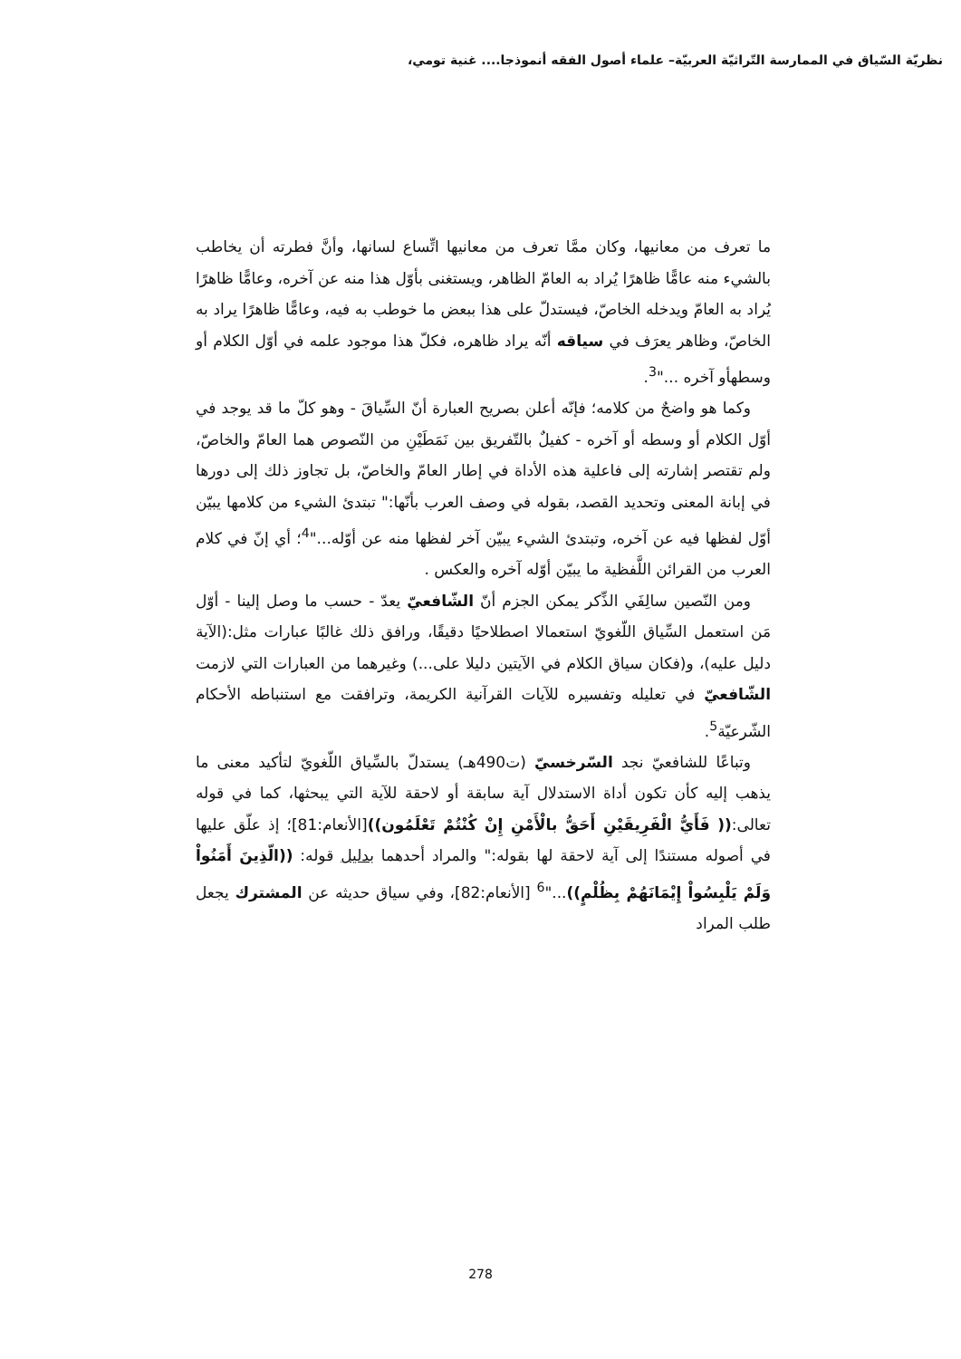نظريّة السّياق في الممارسة التّراثيّة العربيّة– علماء أصول الفقه أنموذجا.... غنية تومي،
ما تعرف من معانيها، وكان ممَّا تعرف من معانيها اتِّساع لسانها، وأنَّ فطرته أن يخاطب بالشيء منه عامًّا ظاهرًا يُراد به العامّ الظاهر، ويستغنى بأوّل هذا منه عن آخره، وعامًّا ظاهرًا يُراد به العامّ ويدخله الخاصّ، فيستدلّ على هذا ببعض ما خوطب به فيه، وعامًّا ظاهرًا يراد به الخاصّ، وظاهر يعرَف في سياقه أنّه يراد ظاهره، فكلّ هذا موجود علمه في أوّل الكلام أو وسطهأو آخره ..."<sup>3</sup>.
وكما هو واضحٌ من كلامه؛ فإنّه أعلن بصريح العبارة أنّ السِّياقَ - وهو كلّ ما قد يوجد في أوّل الكلام أو وسطه أو آخره - كفيلٌ بالتّفريق بين نَمَطَيْنِ من النّصوص هما العامّ والخاصّ، ولم تقتصر إشارته إلى فاعلية هذه الأداة في إطار العامّ والخاصّ، بل تجاوز ذلك إلى دورها في إبانة المعنى وتحديد القصد، بقوله في وصف العرب بأنّها:" تبتدئ الشيء من كلامها يبيّن أوّل لفظها فيه عن آخره، وتبتدئ الشيء يبيّن آخر لفظها منه عن أوّله..."<sup>4</sup>؛ أي إنّ في كلام العرب من القرائن اللَّفظية ما يبيّن أوّله آخره والعكس .
ومن النّصين سالِفَي الذِّكر يمكن الجزم أنّ الشّافعيّ يعدّ - حسب ما وصل إلينا - أوّل مَن استعمل السِّياق اللّغويّ استعمالا اصطلاحيًا دقيقًا، ورافق ذلك غالبًا عبارات مثل:(الآية دليل عليه)، و(فكان سياق الكلام في الآيتين دليلا على...) وغيرهما من العبارات التي لازمت الشّافعيّ في تعليله وتفسيره للآيات القرآنية الكريمة، وترافقت مع استنباطه الأحكام الشّرعيّة<sup>5</sup>.
وتباعًا للشافعيّ نجد السّرخسيّ (ت490هـ) يستدلّ بالسِّياق اللّغويّ لتأكيد معنى ما يذهب إليه كأن تكون أداة الاستدلال آية سابقة أو لاحقة للآية التي يبحثها، كما في قوله تعالى:(( فَأَيُّ الْفَرِيقَيْنِ أَحَقُّ بالْأَمْنِ إِنْ كُنْتُمْ تَعْلَمُون))[الأنعام:81]؛ إذ علّق عليها في أصوله مستندًا إلى آية لاحقة لها بقوله:" والمراد أحدهما بدليل قوله: ((الّذِينَ أَمَنُواْ وَلَمْ يَلْبِسُواْ إِيْمَانَهُمْ بِظُلْمٍ))..."<sup>6</sup> [الأنعام:82]، وفي سياق حديثه عن المشترك يجعل طلب المراد
278